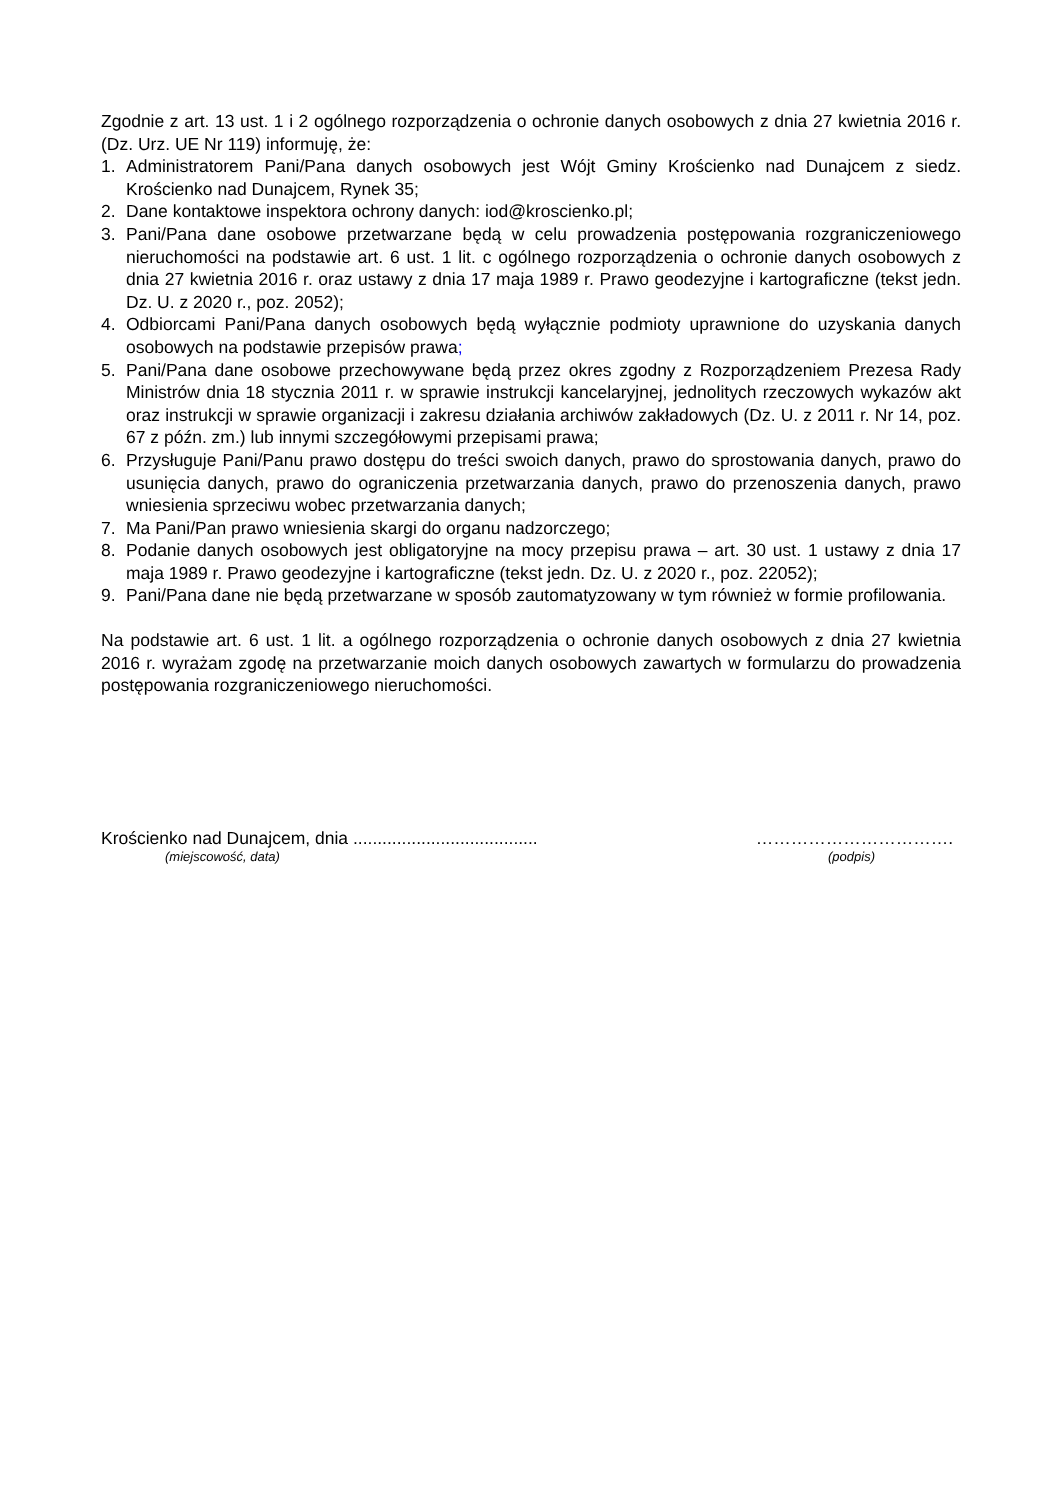Zgodnie z art. 13 ust. 1 i 2 ogólnego rozporządzenia o ochronie danych osobowych z dnia 27 kwietnia 2016 r. (Dz. Urz. UE Nr 119) informuję, że:
1. Administratorem Pani/Pana danych osobowych jest Wójt Gminy Krościenko nad Dunajcem z siedz. Krościenko nad Dunajcem, Rynek 35;
2. Dane kontaktowe inspektora ochrony danych: iod@kroscienko.pl;
3. Pani/Pana dane osobowe przetwarzane będą w celu prowadzenia postępowania rozgraniczeniowego nieruchomości na podstawie art. 6 ust. 1 lit. c ogólnego rozporządzenia o ochronie danych osobowych z dnia 27 kwietnia 2016 r. oraz ustawy z dnia 17 maja 1989 r. Prawo geodezyjne i kartograficzne (tekst jedn. Dz. U. z 2020 r., poz. 2052);
4. Odbiorcami Pani/Pana danych osobowych będą wyłącznie podmioty uprawnione do uzyskania danych osobowych na podstawie przepisów prawa;
5. Pani/Pana dane osobowe przechowywane będą przez okres zgodny z Rozporządzeniem Prezesa Rady Ministrów dnia 18 stycznia 2011 r. w sprawie instrukcji kancelaryjnej, jednolitych rzeczowych wykazów akt oraz instrukcji w sprawie organizacji i zakresu działania archiwów zakładowych (Dz. U. z 2011 r. Nr 14, poz. 67 z późn. zm.) lub innymi szczegółowymi przepisami prawa;
6. Przysługuje Pani/Panu prawo dostępu do treści swoich danych, prawo do sprostowania danych, prawo do usunięcia danych, prawo do ograniczenia przetwarzania danych, prawo do przenoszenia danych, prawo wniesienia sprzeciwu wobec przetwarzania danych;
7. Ma Pani/Pan prawo wniesienia skargi do organu nadzorczego;
8. Podanie danych osobowych jest obligatoryjne na mocy przepisu prawa – art. 30 ust. 1 ustawy z dnia 17 maja 1989 r. Prawo geodezyjne i kartograficzne (tekst jedn. Dz. U. z 2020 r., poz. 22052);
9. Pani/Pana dane nie będą przetwarzane w sposób zautomatyzowany w tym również w formie profilowania.
Na podstawie art. 6 ust. 1 lit. a ogólnego rozporządzenia o ochronie danych osobowych z dnia 27 kwietnia 2016 r. wyrażam zgodę na przetwarzanie moich danych osobowych zawartych w formularzu do prowadzenia postępowania rozgraniczeniowego nieruchomości.
Krościenko nad Dunajcem, dnia ...................................... …………………………….
(miejscowość, data) (podpis)